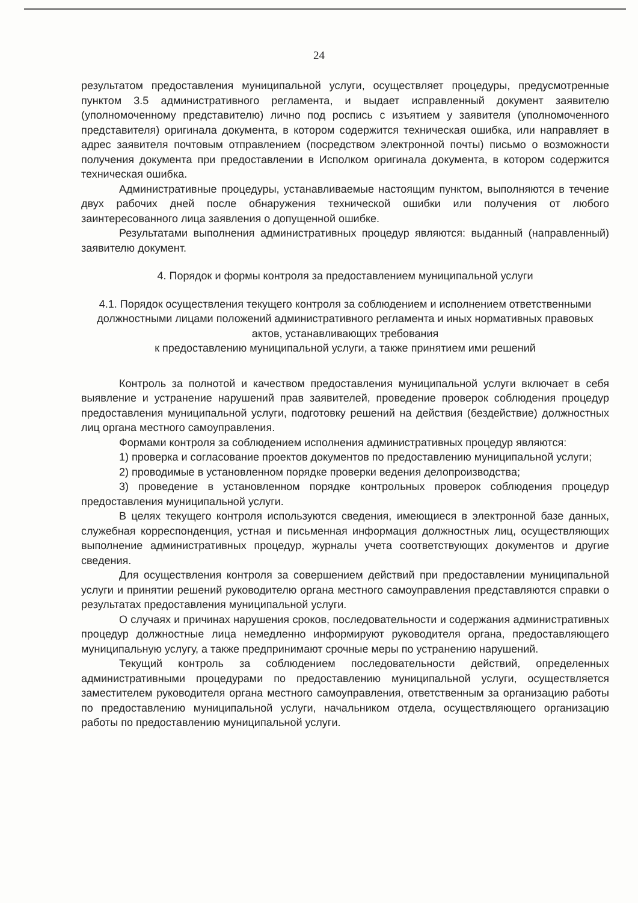24
результатом предоставления муниципальной услуги, осуществляет процедуры, предусмотренные пунктом 3.5 административного регламента, и выдает исправленный документ заявителю (уполномоченному представителю) лично под роспись с изъятием у заявителя (уполномоченного представителя) оригинала документа, в котором содержится техническая ошибка, или направляет в адрес заявителя почтовым отправлением (посредством электронной почты) письмо о возможности получения документа при предоставлении в Исполком оригинала документа, в котором содержится техническая ошибка.
Административные процедуры, устанавливаемые настоящим пунктом, выполняются в течение двух рабочих дней после обнаружения технической ошибки или получения от любого заинтересованного лица заявления о допущенной ошибке.
Результатами выполнения административных процедур являются: выданный (направленный) заявителю документ.
4. Порядок и формы контроля за предоставлением муниципальной услуги
4.1. Порядок осуществления текущего контроля за соблюдением и исполнением ответственными должностными лицами положений административного регламента и иных нормативных правовых актов, устанавливающих требования
к предоставлению муниципальной услуги, а также принятием ими решений
Контроль за полнотой и качеством предоставления муниципальной услуги включает в себя выявление и устранение нарушений прав заявителей, проведение проверок соблюдения процедур предоставления муниципальной услуги, подготовку решений на действия (бездействие) должностных лиц органа местного самоуправления.
Формами контроля за соблюдением исполнения административных процедур являются:
1) проверка и согласование проектов документов по предоставлению муниципальной услуги;
2) проводимые в установленном порядке проверки ведения делопроизводства;
3) проведение в установленном порядке контрольных проверок соблюдения процедур предоставления муниципальной услуги.
В целях текущего контроля используются сведения, имеющиеся в электронной базе данных, служебная корреспонденция, устная и письменная информация должностных лиц, осуществляющих выполнение административных процедур, журналы учета соответствующих документов и другие сведения.
Для осуществления контроля за совершением действий при предоставлении муниципальной услуги и принятии решений руководителю органа местного самоуправления представляются справки о результатах предоставления муниципальной услуги.
О случаях и причинах нарушения сроков, последовательности и содержания административных процедур должностные лица немедленно информируют руководителя органа, предоставляющего муниципальную услугу, а также предпринимают срочные меры по устранению нарушений.
Текущий контроль за соблюдением последовательности действий, определенных административными процедурами по предоставлению муниципальной услуги, осуществляется заместителем руководителя органа местного самоуправления, ответственным за организацию работы по предоставлению муниципальной услуги, начальником отдела, осуществляющего организацию работы по предоставлению муниципальной услуги.